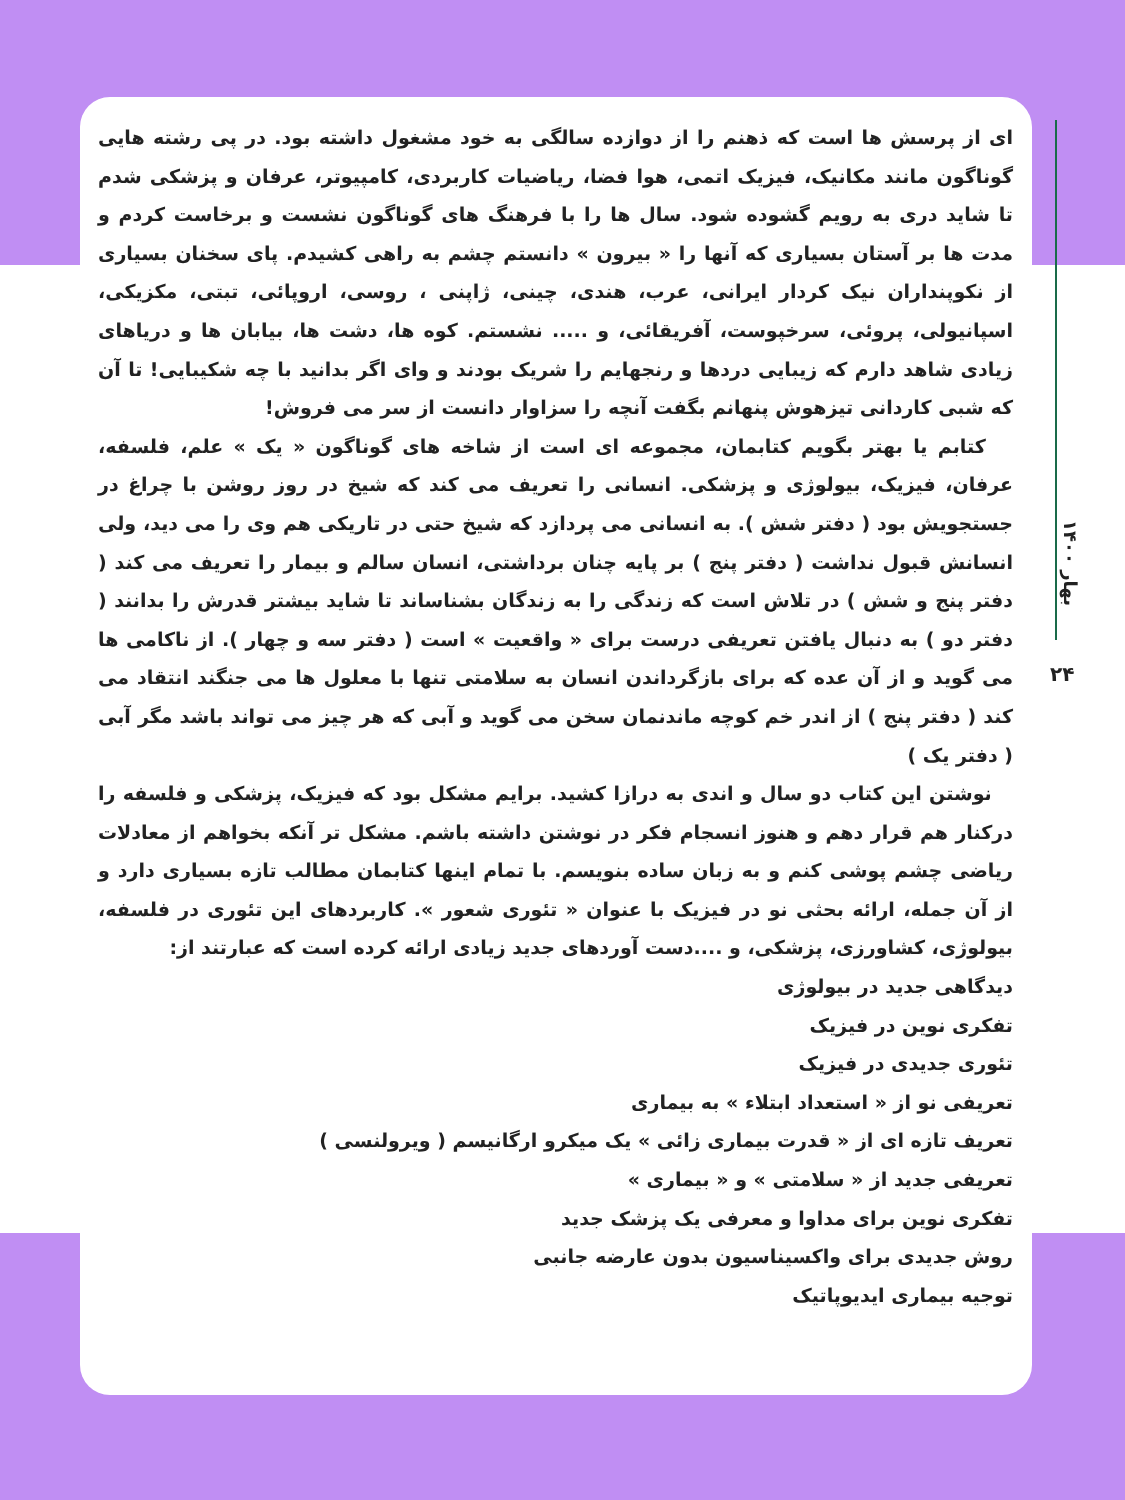بهار ۱۴۰۰
۲۴
ای از پرسش ها است که ذهنم را از دوازده سالگی به خود مشغول داشته بود. در پی رشته هایی گوناگون مانند مکانیک، فیزیک اتمی، هوا فضا، ریاضیات کاربردی، کامپیوتر، عرفان و پزشکی شدم تا شاید دری به رویم گشوده شود. سال ها را با فرهنگ های گوناگون نشست و برخاست کردم و مدت ها بر آستان بسیاری که آنها را « بیرون » دانستم چشم به راهی کشیدم. پای سخنان بسیاری از نکوپنداران نیک کردار ایرانی، عرب، هندی، چینی، ژاپنی ، روسی، اروپائی، تبتی، مکزیکی، اسپانیولی، پروئی، سرخپوست، آفریقائی، و ..... نشستم. کوه ها، دشت ها، بیابان ها و دریاهای زیادی شاهد دارم که زیبایی دردها و رنجهایم را شریک بودند و وای اگر بدانید با چه شکیبایی! تا آن که شبی کاردانی تیزهوش پنهانم بگفت آنچه را سزاوار دانست از سر می فروش!
کتابم یا بهتر بگویم کتابمان، مجموعه ای است از شاخه های گوناگون « یک » علم، فلسفه، عرفان، فیزیک، بیولوژی و پزشکی. انسانی را تعریف می کند که شیخ در روز روشن با چراغ در جستجویش بود ( دفتر شش ). به انسانی می پردازد که شیخ حتی در تاریکی هم وی را می دید، ولی انسانش قبول نداشت ( دفتر پنج ) بر پایه چنان برداشتی، انسان سالم و بیمار را تعریف می کند ( دفتر پنج و شش ) در تلاش است که زندگی را به زندگان بشناساند تا شاید بیشتر قدرش را بدانند ( دفتر دو ) به دنبال یافتن تعریفی درست برای « واقعیت » است ( دفتر سه و چهار ). از ناکامی ها می گوید و از آن عده که برای بازگرداندن انسان به سلامتی تنها با معلول ها می جنگند انتقاد می کند ( دفتر پنج ) از اندر خم کوچه ماندنمان سخن می گوید و آبی که هر چیز می تواند باشد مگر آبی ( دفتر یک )
نوشتن این کتاب دو سال و اندی به درازا کشید. برایم مشکل بود که فیزیک، پزشکی و فلسفه را درکنار هم قرار دهم و هنوز انسجام فکر در نوشتن داشته باشم. مشکل تر آنکه بخواهم از معادلات ریاضی چشم پوشی کنم و به زبان ساده بنویسم. با تمام اینها کتابمان مطالب تازه بسیاری دارد و از آن جمله، ارائه بحثی نو در فیزیک با عنوان « تئوری شعور ». کاربردهای این تئوری در فلسفه، بیولوژی، کشاورزی، پزشکی، و ....دست آوردهای جدید زیادی ارائه کرده است که عبارتند از:
دیدگاهی جدید در بیولوژی
تفکری نوین در فیزیک
تئوری جدیدی در فیزیک
تعریفی نو از « استعداد ابتلاء » به بیماری
تعریف تازه ای از « قدرت بیماری زائی » یک میکرو ارگانیسم ( ویرولنسی )
تعریفی جدید از « سلامتی » و « بیماری »
تفکری نوین برای مداوا و معرفی یک پزشک جدید
روش جدیدی برای واکسیناسیون بدون عارضه جانبی
توجیه بیماری ایدیوپاتیک